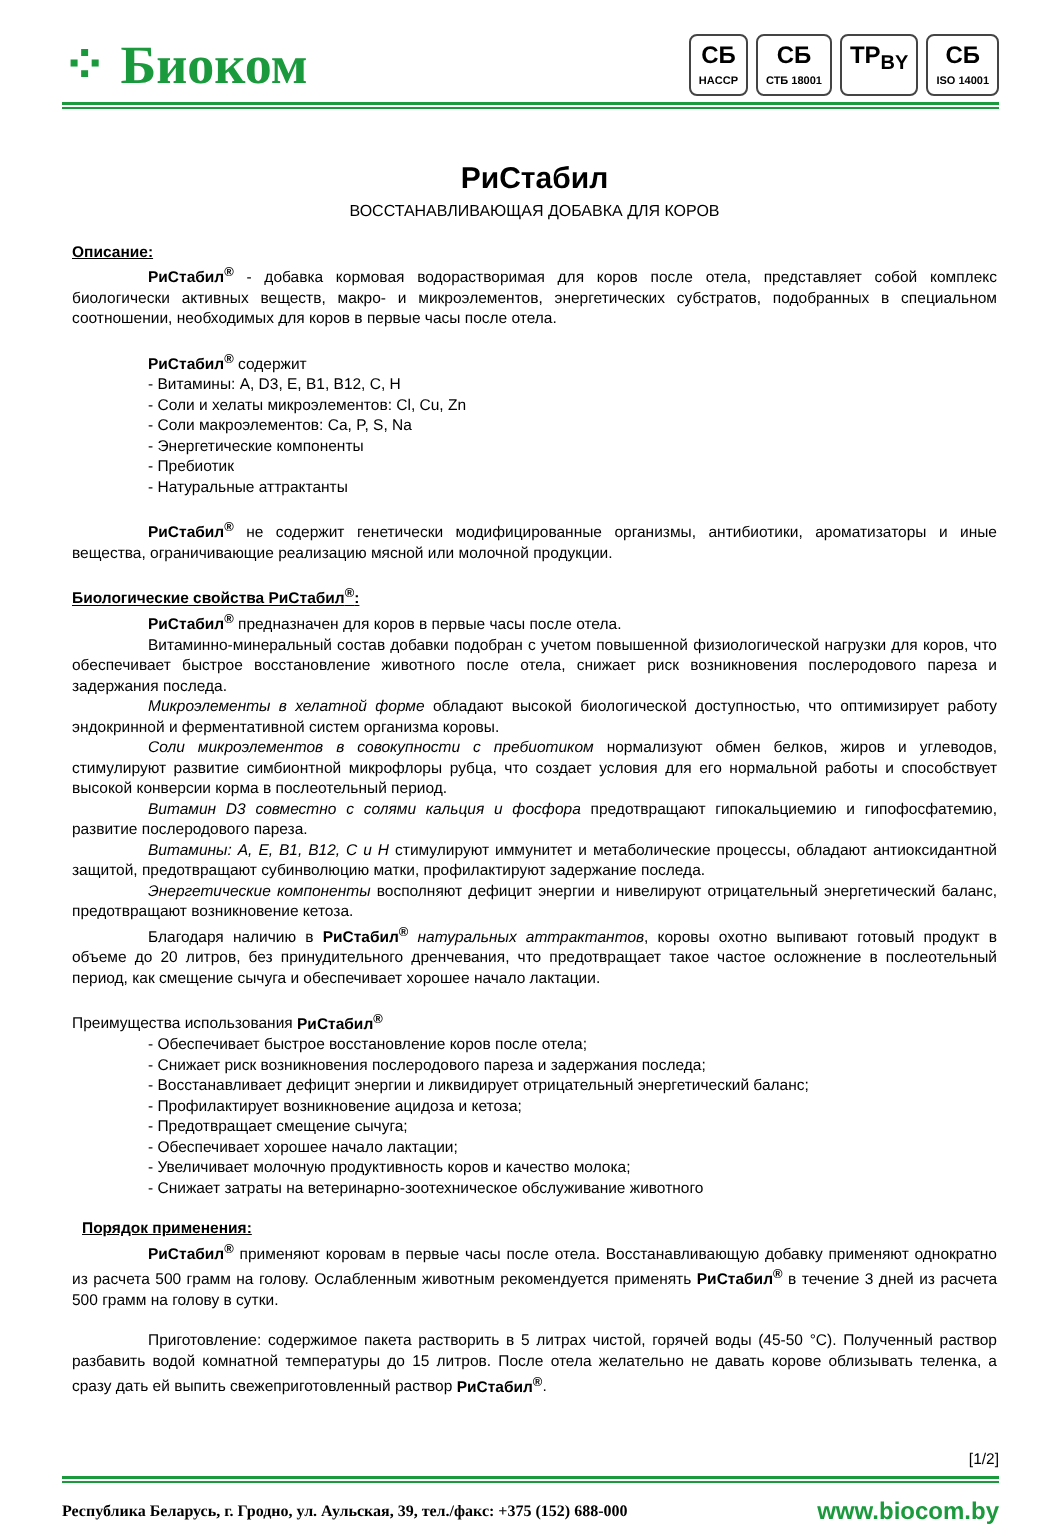⁘ Биоком
СБ
HACCP
СБ
СТБ 18001
TP<sub>BY</sub> СБ
ISO 14001
РиСтабил
ВОССТАНАВЛИВАЮЩАЯ ДОБАВКА ДЛЯ КОРОВ
Описание:
РиСтабил<sup>®</sup> - добавка кормовая водорастворимая для коров после отела, представляет собой комплекс биологически активных веществ, макро- и микроэлементов, энергетических субстратов, подобранных в специальном соотношении, необходимых для коров в первые часы после отела.
РиСтабил<sup>®</sup> содержит
- Витамины: A, D3, E, B1, B12, C, H
- Соли и хелаты микроэлементов: Cl, Cu, Zn
- Соли макроэлементов: Ca, P, S, Na
- Энергетические компоненты
- Пребиотик
- Натуральные аттрактанты
РиСтабил<sup>®</sup> не содержит генетически модифицированные организмы, антибиотики, ароматизаторы и иные вещества, ограничивающие реализацию мясной или молочной продукции.
Биологические свойства РиСтабил<sup>®</sup>:
РиСтабил<sup>®</sup> предназначен для коров в первые часы после отела.
Витаминно-минеральный состав добавки подобран с учетом повышенной физиологической нагрузки для коров, что обеспечивает быстрое восстановление животного после отела, снижает риск возникновения послеродового пареза и задержания последа.
Микроэлементы в хелатной форме обладают высокой биологической доступностью, что оптимизирует работу эндокринной и ферментативной систем организма коровы.
Соли микроэлементов в совокупности с пребиотиком нормализуют обмен белков, жиров и углеводов, стимулируют развитие симбионтной микрофлоры рубца, что создает условия для его нормальной работы и способствует высокой конверсии корма в послеотельный период.
Витамин D3 совместно с солями кальция и фосфора предотвращают гипокальциемию и гипофосфатемию, развитие послеродового пареза.
Витамины: А, Е, В1, В12, С и Н стимулируют иммунитет и метаболические процессы, обладают антиоксидантной защитой, предотвращают субинволюцию матки, профилактируют задержание последа.
Энергетические компоненты восполняют дефицит энергии и нивелируют отрицательный энергетический баланс, предотвращают возникновение кетоза.
Благодаря наличию в РиСтабил<sup>®</sup> натуральных аттрактантов, коровы охотно выпивают готовый продукт в объеме до 20 литров, без принудительного дренчевания, что предотвращает такое частое осложнение в послеотельный период, как смещение сычуга и обеспечивает хорошее начало лактации.
Преимущества использования РиСтабил<sup>®</sup>
- Обеспечивает быстрое восстановление коров после отела;
- Снижает риск возникновения послеродового пареза и задержания последа;
- Восстанавливает дефицит энергии и ликвидирует отрицательный энергетический баланс;
- Профилактирует возникновение ацидоза и кетоза;
- Предотвращает смещение сычуга;
- Обеспечивает хорошее начало лактации;
- Увеличивает молочную продуктивность коров и качество молока;
- Снижает затраты на ветеринарно-зоотехническое обслуживание животного
Порядок применения:
РиСтабил<sup>®</sup> применяют коровам в первые часы после отела. Восстанавливающую добавку применяют однократно из расчета 500 грамм на голову. Ослабленным животным рекомендуется применять РиСтабил<sup>®</sup> в течение 3 дней из расчета 500 грамм на голову в сутки.
Приготовление: содержимое пакета растворить в 5 литрах чистой, горячей воды (45-50 °С). Полученный раствор разбавить водой комнатной температуры до 15 литров. После отела желательно не давать корове облизывать теленка, а сразу дать ей выпить свежеприготовленный раствор РиСтабил<sup>®</sup>.
[1/2]
Республика Беларусь, г. Гродно, ул. Аульская, 39, тел./факс: +375 (152) 688-000 www.biocom.by